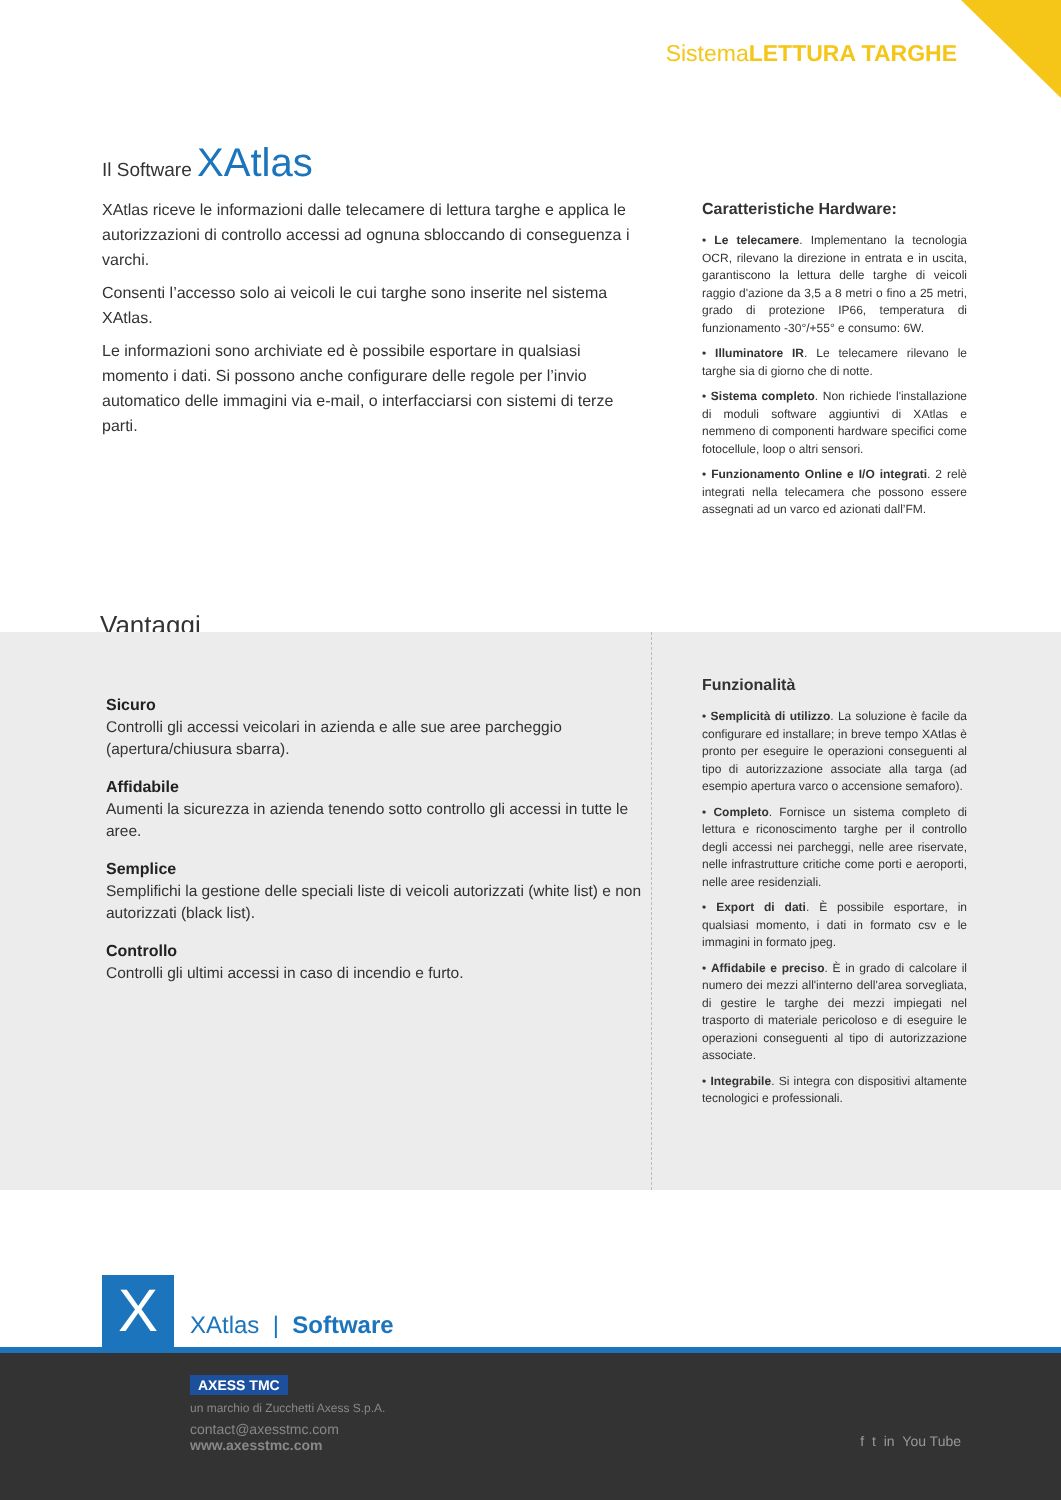SistemaLETTURA TARGHE
Il Software XAtlas
XAtlas riceve le informazioni dalle telecamere di lettura targhe e applica le autorizzazioni di controllo accessi ad ognuna sbloccando di conseguenza i varchi.
Consenti l’accesso solo ai veicoli le cui targhe sono inserite nel sistema XAtlas.
Le informazioni sono archiviate ed è possibile esportare in qualsiasi momento i dati. Si possono anche configurare delle regole per l’invio automatico delle immagini via e-mail, o interfacciarsi con sistemi di terze parti.
Caratteristiche Hardware:
• Le telecamere. Implementano la tecnologia OCR, rilevano la direzione in entrata e in uscita, garantiscono la lettura delle targhe di veicoli raggio d'azione da 3,5 a 8 metri o fino a 25 metri, grado di protezione IP66, temperatura di funzionamento -30°/+55° e consumo: 6W.
• Illuminatore IR. Le telecamere rilevano le targhe sia di giorno che di notte.
• Sistema completo. Non richiede l'installazione di moduli software aggiuntivi di XAtlas e nemmeno di componenti hardware specifici come fotocellule, loop o altri sensori.
• Funzionamento Online e I/O integrati. 2 relè integrati nella telecamera che possono essere assegnati ad un varco ed azionati dall’FM.
Vantaggi
Sicuro
Controlli gli accessi veicolari in azienda e alle sue aree parcheggio (apertura/chiusura sbarra).
Affidabile
Aumenti la sicurezza in azienda tenendo sotto controllo gli accessi in tutte le aree.
Semplice
Semplifichi la gestione delle speciali liste di veicoli autorizzati (white list) e non autorizzati (black list).
Controllo
Controlli gli ultimi accessi in caso di incendio e furto.
Funzionalità
• Semplicità di utilizzo. La soluzione è facile da configurare ed installare; in breve tempo XAtlas è pronto per eseguire le operazioni conseguenti al tipo di autorizzazione associate alla targa (ad esempio apertura varco o accensione semaforo).
• Completo. Fornisce un sistema completo di lettura e riconoscimento targhe per il controllo degli accessi nei parcheggi, nelle aree riservate, nelle infrastrutture critiche come porti e aeroporti, nelle aree residenziali.
• Export di dati. È possibile esportare, in qualsiasi momento, i dati in formato csv e le immagini in formato jpeg.
• Affidabile e preciso. È in grado di calcolare il numero dei mezzi all'interno dell'area sorvegliata, di gestire le targhe dei mezzi impiegati nel trasporto di materiale pericoloso e di eseguire le operazioni conseguenti al tipo di autorizzazione associate.
• Integrabile. Si integra con dispositivi altamente tecnologici e professionali.
X
XAtlas | Software
AXESS TMC
un marchio di Zucchetti Axess S.p.A.
contact@axesstmc.com
www.axesstmc.com
f t in You Tube